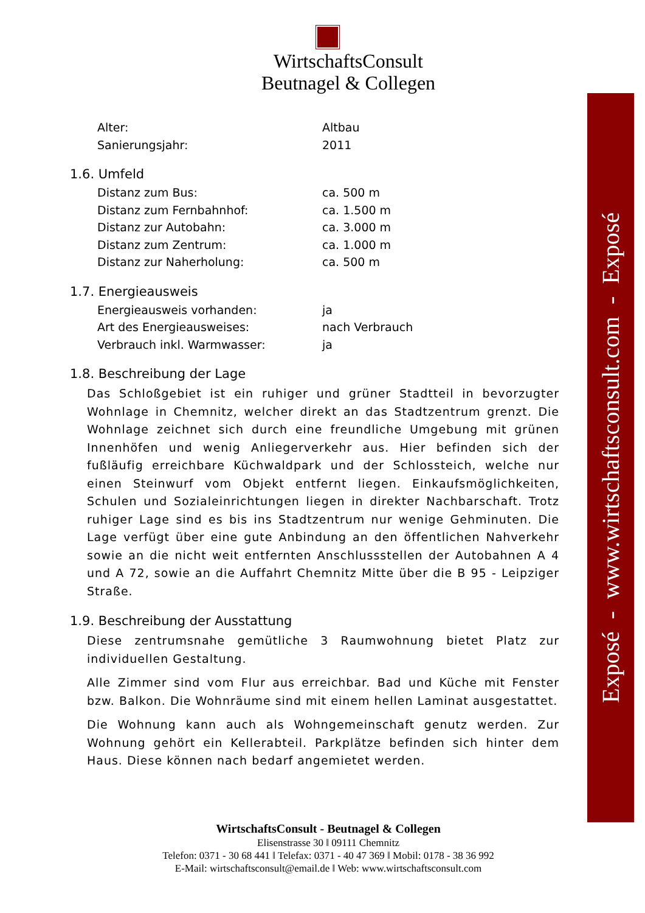WirtschaftsConsult
Beutnagel & Collegen
Exposé - www.wirtschaftsconsult.com - Exposé
Alter: Altbau
Sanierungsjahr: 2011
1.6. Umfeld
Distanz zum Bus: ca. 500 m
Distanz zum Fernbahnhof: ca. 1.500 m
Distanz zur Autobahn: ca. 3.000 m
Distanz zum Zentrum: ca. 1.000 m
Distanz zur Naherholung: ca. 500 m
1.7. Energieausweis
Energieausweis vorhanden: ja
Art des Energieausweises: nach Verbrauch
Verbrauch inkl. Warmwasser: ja
1.8. Beschreibung der Lage
Das Schloßgebiet ist ein ruhiger und grüner Stadtteil in bevorzugter Wohnlage in Chemnitz, welcher direkt an das Stadtzentrum grenzt. Die Wohnlage zeichnet sich durch eine freundliche Umgebung mit grünen Innenhöfen und wenig Anliegerverkehr aus. Hier befinden sich der fußläufig erreichbare Küchwaldpark und der Schlossteich, welche nur einen Steinwurf vom Objekt entfernt liegen. Einkaufsmöglichkeiten, Schulen und Sozialeinrichtungen liegen in direkter Nachbarschaft. Trotz ruhiger Lage sind es bis ins Stadtzentrum nur wenige Gehminuten. Die Lage verfügt über eine gute Anbindung an den öffentlichen Nahverkehr sowie an die nicht weit entfernten Anschlussstellen der Autobahnen A 4 und A 72, sowie an die Auffahrt Chemnitz Mitte über die B 95 - Leipziger Straße.
1.9. Beschreibung der Ausstattung
Diese zentrumsnahe gemütliche 3 Raumwohnung bietet Platz zur individuellen Gestaltung.
Alle Zimmer sind vom Flur aus erreichbar. Bad und Küche mit Fenster bzw. Balkon. Die Wohnräume sind mit einem hellen Laminat ausgestattet.
Die Wohnung kann auch als Wohngemeinschaft genutz werden. Zur Wohnung gehört ein Kellerabteil. Parkplätze befinden sich hinter dem Haus. Diese können nach bedarf angemietet werden.
WirtschaftsConsult - Beutnagel & Collegen
Elisenstrasse 30 ‖ 09111 Chemnitz
Telefon: 0371 - 30 68 441 ‖ Telefax: 0371 - 40 47 369 ‖ Mobil: 0178 - 38 36 992
E-Mail: wirtschaftsconsult@email.de ‖ Web: www.wirtschaftsconsult.com